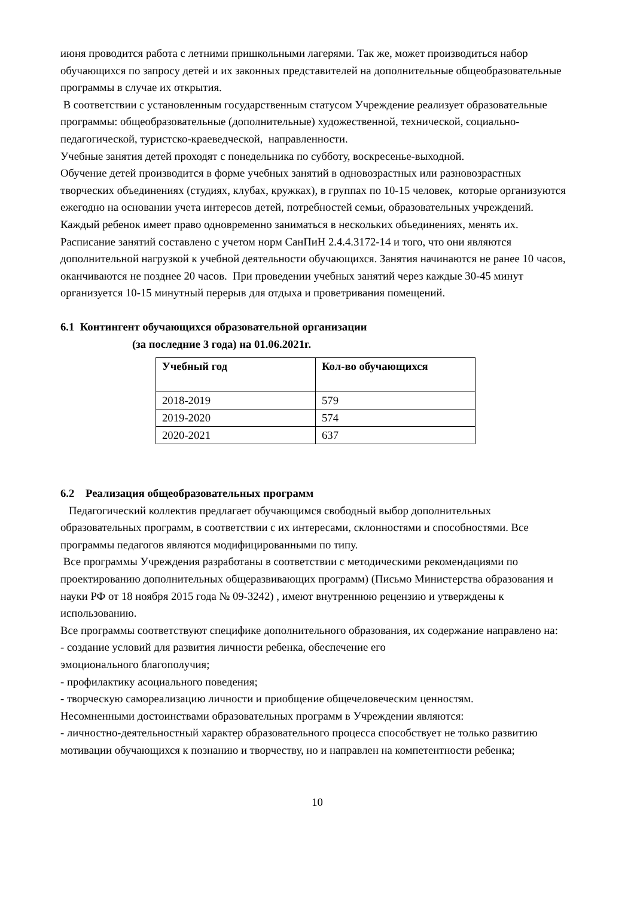июня проводится работа с летними пришкольными лагерями. Так же, может производиться набор обучающихся по запросу детей и их законных представителей на дополнительные общеобразовательные программы в случае их открытия.
В соответствии с установленным государственным статусом Учреждение реализует образовательные программы: общеобразовательные (дополнительные) художественной, технической, социально- педагогической, туристско-краеведческой, направленности.
Учебные занятия детей проходят с понедельника по субботу, воскресенье-выходной.
Обучение детей производится в форме учебных занятий в одновозрастных или разновозрастных творческих объединениях (студиях, клубах, кружках), в группах по 10-15 человек, которые организуются ежегодно на основании учета интересов детей, потребностей семьи, образовательных учреждений. Каждый ребенок имеет право одновременно заниматься в нескольких объединениях, менять их.
Расписание занятий составлено с учетом норм СанПиН 2.4.4.3172-14 и того, что они являются дополнительной нагрузкой к учебной деятельности обучающихся. Занятия начинаются не ранее 10 часов, оканчиваются не позднее 20 часов. При проведении учебных занятий через каждые 30-45 минут организуется 10-15 минутный перерыв для отдыха и проветривания помещений.
6.1 Контингент обучающихся образовательной организации
(за последние 3 года) на 01.06.2021г.
| Учебный год | Кол-во обучающихся |
| --- | --- |
| 2018-2019 | 579 |
| 2019-2020 | 574 |
| 2020-2021 | 637 |
6.2 Реализация общеобразовательных программ
Педагогический коллектив предлагает обучающимся свободный выбор дополнительных образовательных программ, в соответствии с их интересами, склонностями и способностями. Все программы педагогов являются модифицированными по типу.
Все программы Учреждения разработаны в соответствии с методическими рекомендациями по проектированию дополнительных общеразвивающих программ) (Письмо Министерства образования и науки РФ от 18 ноября 2015 года № 09-3242) , имеют внутреннюю рецензию и утверждены к использованию.
Все программы соответствуют специфике дополнительного образования, их содержание направлено на:
- создание условий для развития личности ребенка, обеспечение его
эмоционального благополучия;
- профилактику асоциального поведения;
- творческую самореализацию личности и приобщение общечеловеческим ценностям.
Несомненными достоинствами образовательных программ в Учреждении являются:
- личностно-деятельностный характер образовательного процесса способствует не только развитию мотивации обучающихся к познанию и творчеству, но и направлен на компетентности ребенка;
10